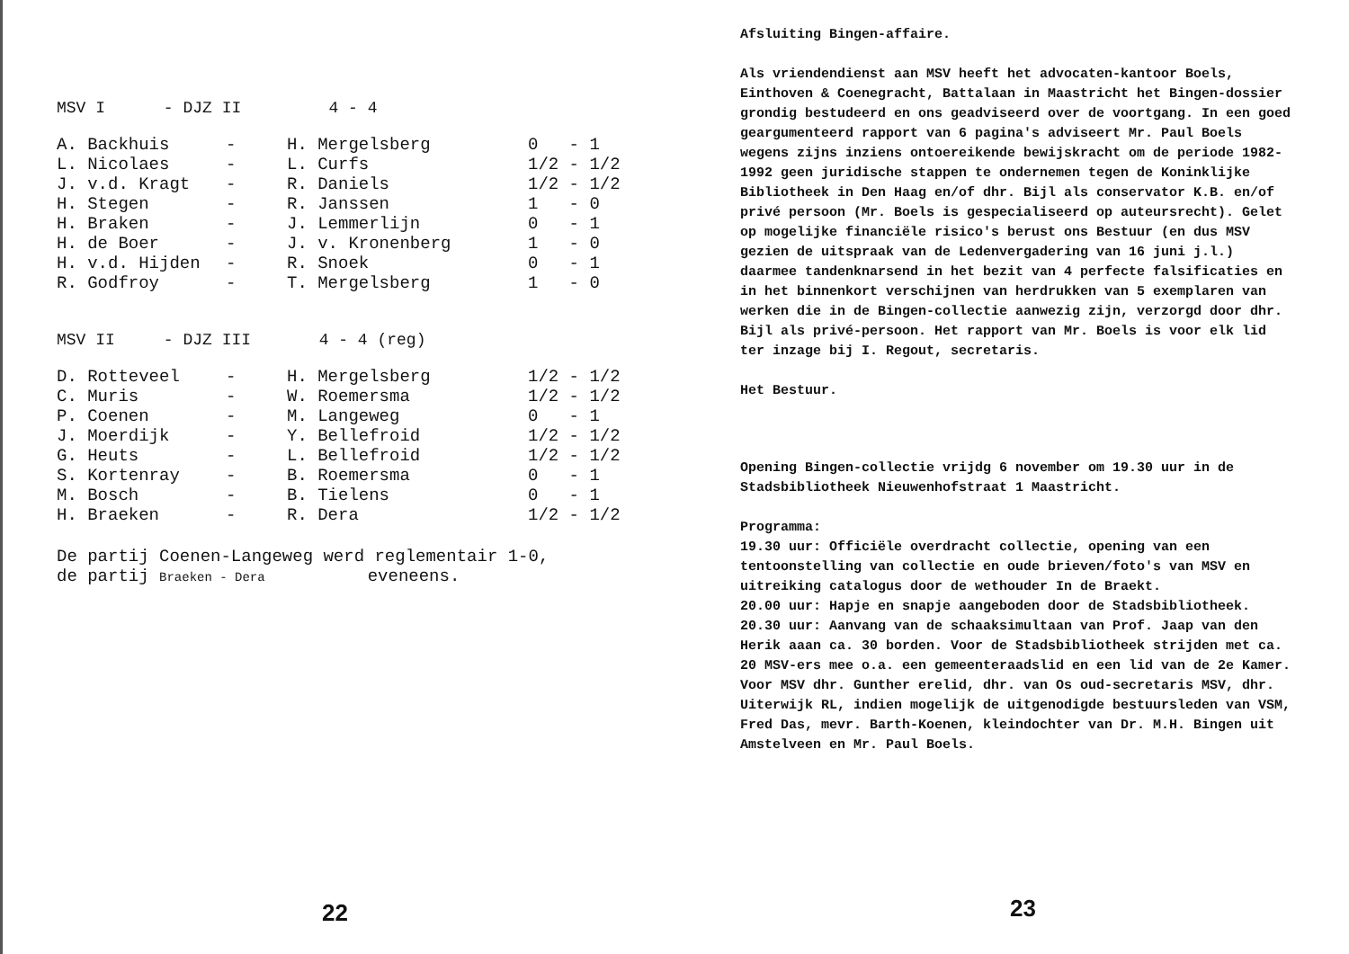MSV I - DJZ II 4 - 4
| A. Backhuis | - | H. Mergelsberg | 0 - 1 |
| L. Nicolaes | - | L. Curfs | 1/2 - 1/2 |
| J. v.d. Kragt | - | R. Daniels | 1/2 - 1/2 |
| H. Stegen | - | R. Janssen | 1 - 0 |
| H. Braken | - | J. Lemmerlijn | 0 - 1 |
| H. de Boer | - | J. v. Kronenberg | 1 - 0 |
| H. v.d. Hijden | - | R. Snoek | 0 - 1 |
| R. Godfroy | - | T. Mergelsberg | 1 - 0 |
MSV II - DJZ III 4 - 4 (reg)
| D. Rotteveel | - | H. Mergelsberg | 1/2 - 1/2 |
| C. Muris | - | W. Roemersma | 1/2 - 1/2 |
| P. Coenen | - | M. Langeweg | 0 - 1 |
| J. Moerdijk | - | Y. Bellefroid | 1/2 - 1/2 |
| G. Heuts | - | L. Bellefroid | 1/2 - 1/2 |
| S. Kortenray | - | B. Roemersma | 0 - 1 |
| M. Bosch | - | B. Tielens | 0 - 1 |
| H. Braeken | - | R. Dera | 1/2 - 1/2 |
De partij Coenen-Langeweg werd reglementair 1-0,
de partij Braeken - Dera eveneens.
22
Afsluiting Bingen-affaire.
Als vriendendienst aan MSV heeft het advocaten-kantoor Boels, Einthoven & Coenegracht, Battalaan in Maastricht het Bingen-dossier grondig bestudeerd en ons geadviseerd over de voortgang. In een goed geargumenteerd rapport van 6 pagina's adviseert Mr. Paul Boels wegens zijns inziens ontoereikende bewijskracht om de periode 1982-1992 geen juridische stappen te ondernemen tegen de Koninklijke Bibliotheek in Den Haag en/of dhr. Bijl als conservator K.B. en/of privé persoon (Mr. Boels is gespecialiseerd op auteursrecht). Gelet op mogelijke financiële risico's berust ons Bestuur (en dus MSV gezien de uitspraak van de Ledenvergadering van 16 juni j.l.) daarmee tandenknarsend in het bezit van 4 perfecte falsificaties en in het binnenkort verschijnen van herdrukken van 5 exemplaren van werken die in de Bingen-collectie aanwezig zijn, verzorgd door dhr. Bijl als privé-persoon. Het rapport van Mr. Boels is voor elk lid ter inzage bij I. Regout, secretaris.
Het Bestuur.
Opening Bingen-collectie vrijdg 6 november om 19.30 uur in de Stadsbibliotheek Nieuwenhofstraat 1 Maastricht.
Programma:
19.30 uur: Officiële overdracht collectie, opening van een tentoonstelling van collectie en oude brieven/foto's van MSV en uitreiking catalogus door de wethouder In de Braekt.
20.00 uur: Hapje en snapje aangeboden door de Stadsbibliotheek.
20.30 uur: Aanvang van de schaaksimultaan van Prof. Jaap van den Herik aaan ca. 30 borden. Voor de Stadsbibliotheek strijden met ca. 20 MSV-ers mee o.a. een gemeenteraadslid en een lid van de 2e Kamer. Voor MSV dhr. Gunther erelid, dhr. van Os oud-secretaris MSV, dhr. Uiterwijk RL, indien mogelijk de uitgenodigde bestuursleden van VSM, Fred Das, mevr. Barth-Koenen, kleindochter van Dr. M.H. Bingen uit Amstelveen en Mr. Paul Boels.
23